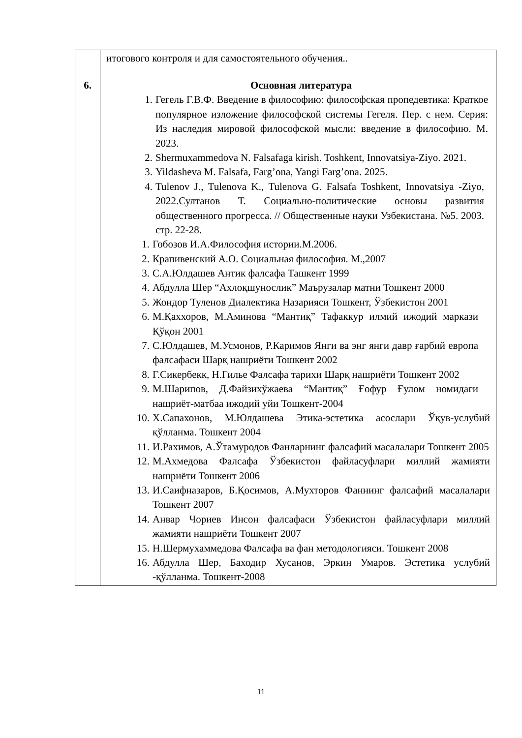| | итогового контроля и для самостоятельного обучения.. |
| 6. | Основная литература 1. Гегель Г.В.Ф. Введение в философию: философская пропедевтика: Краткое популярное изложение философской системы Гегеля. Пер. с нем. Серия: Из наследия мировой философской мысли: введение в философию. М. 2023. 2. Shermuxammedova N. Falsafaga kirish. Toshkent, Innovatsiya-Ziyo. 2021. 3. Yildasheva M. Falsafa, Farg’ona, Yangi Farg’ona. 2025. 4. Tulenov J., Tulenova K., Tulenova G. Falsafa Toshkent, Innovatsiya -Ziyo, 2022.Султанов Т. Социально-политические основы развития общественного прогресса. // Общественные науки Узбекистана. №5. 2003. стр. 22-28. 1. Гобозов И.А.Философия истории.М.2006. 2. Крапивенский А.О. Социальная философия. М.,2007 3. С.А.Юлдашев Антик фалсафа Ташкент 1999 4. Абдулла Шер “Ахлоқшунослик” Маърузалар матни Тошкент 2000 5. Жондор Туленов Диалектика Назарияси Тошкент, Ўзбекистон 2001 6. М.Қаххоров, М.Аминова “Мантиқ” Тафаккур илмий ижодий маркази Қўқон 2001 7. С.Юлдашев, М.Усмонов, Р.Каримов Янги ва энг янги давр ғарбий европа фалсафаси Шарқ нашриёти Тошкент 2002 8. Г.Сикербекк, Н.Гилье Фалсафа тарихи Шарқ нашриёти Тошкент 2002 9. М.Шарипов, Д.Файзихўжаева “Мантиқ” Ғофур Ғулом номидаги нашриёт-матбаа ижодий уйи Тошкент-2004 10. Х.Сапахонов, М.Юлдашева Этика-эстетика асослари Ўқув-услубий қўлланма. Тошкент 2004 11. И.Рахимов, А.Ўтамуродов Фанларнинг фалсафий масалалари Тошкент 2005 12. М.Ахмедова Фалсафа Ўзбекистон файласуфлари миллий жамияти нашриёти Тошкент 2006 13. И.Саифназаров, Б.Қосимов, А.Мухторов Фаннинг фалсафий масалалари Тошкент 2007 14. Анвар Чориев Инсон фалсафаси Ўзбекистон файласуфлари миллий жамияти нашриёти Тошкент 2007 15. Н.Шермухаммедова Фалсафа ва фан методологияси. Тошкент 2008 16. Абдулла Шер, Баходир Хусанов, Эркин Умаров. Эстетика услубий -қўлланма. Тошкент-2008 |
11